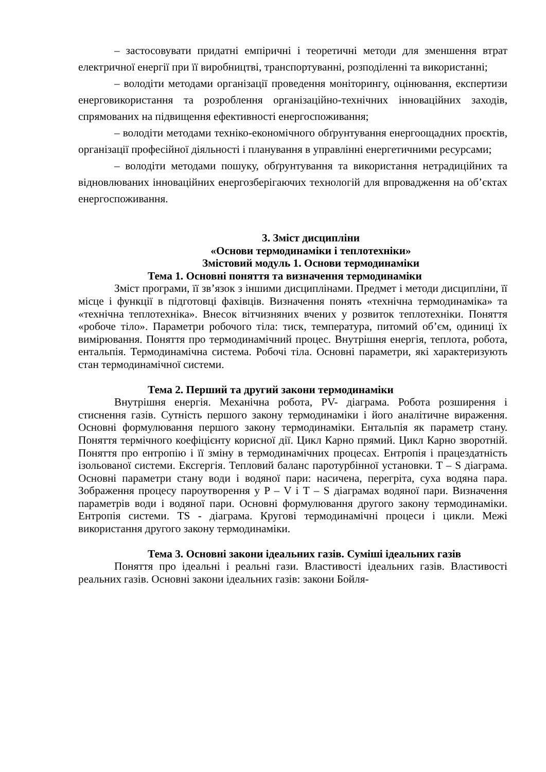– застосовувати придатні емпіричні і теоретичні методи для зменшення втрат електричної енергії при її виробництві, транспортуванні, розподіленні та використанні;
– володіти методами організації проведення моніторингу, оцінювання, експертизи енерговикористання та розроблення організаційно-технічних інноваційних заходів, спрямованих на підвищення ефективності енергоспоживання;
– володіти методами техніко-економічного обґрунтування енергоощадних проєктів, організації професійної діяльності і планування в управлінні енергетичними ресурсами;
– володіти методами пошуку, обґрунтування та використання нетрадиційних та відновлюваних інноваційних енергозберігаючих технологій для впровадження на об’єктах енергоспоживання.
3. Зміст дисципліни
«Основи термодинаміки і теплотехніки»
Змістовий модуль 1. Основи термодинаміки
Тема 1. Основні поняття та визначення термодинаміки
Зміст програми, її зв’язок з іншими дисциплінами. Предмет і методи дисципліни, її місце і функції в підготовці фахівців. Визначення понять «технічна термодинаміка» та «технічна теплотехніка». Внесок вітчизняних вчених у розвиток теплотехніки. Поняття «робоче тіло». Параметри робочого тіла: тиск, температура, питомий об’єм, одиниці їх вимірювання. Поняття про термодинамічний процес. Внутрішня енергія, теплота, робота, ентальпія. Термодинамічна система. Робочі тіла. Основні параметри, які характеризують стан термодинамічної системи.
Тема 2. Перший та другий закони термодинаміки
Внутрішня енергія. Механічна робота, PV- діаграма. Робота розширення і стиснення газів. Сутність першого закону термодинаміки і його аналітичне вираження. Основні формулювання першого закону термодинаміки. Ентальпія як параметр стану. Поняття термічного коефіцієнту корисної дії. Цикл Карно прямий. Цикл Карно зворотній. Поняття про ентропію і її зміну в термодинамічних процесах. Ентропія і працездатність ізольованої системи. Ексгергія. Тепловий баланс паротурбінної установки. T – S діаграма. Основні параметри стану води і водяної пари: насичена, перегріта, суха водяна пара. Зображення процесу пароутворення у P – V і T – S діаграмах водяної пари. Визначення параметрів води і водяної пари. Основні формулювання другого закону термодинаміки. Ентропія системи. TS - діаграма. Кругові термодинамічні процеси і цикли. Межі використання другого закону термодинаміки.
Тема 3. Основні закони ідеальних газів. Суміші ідеальних газів
Поняття про ідеальні і реальні гази. Властивості ідеальних газів. Властивості реальних газів. Основні закони ідеальних газів: закони Бойля-